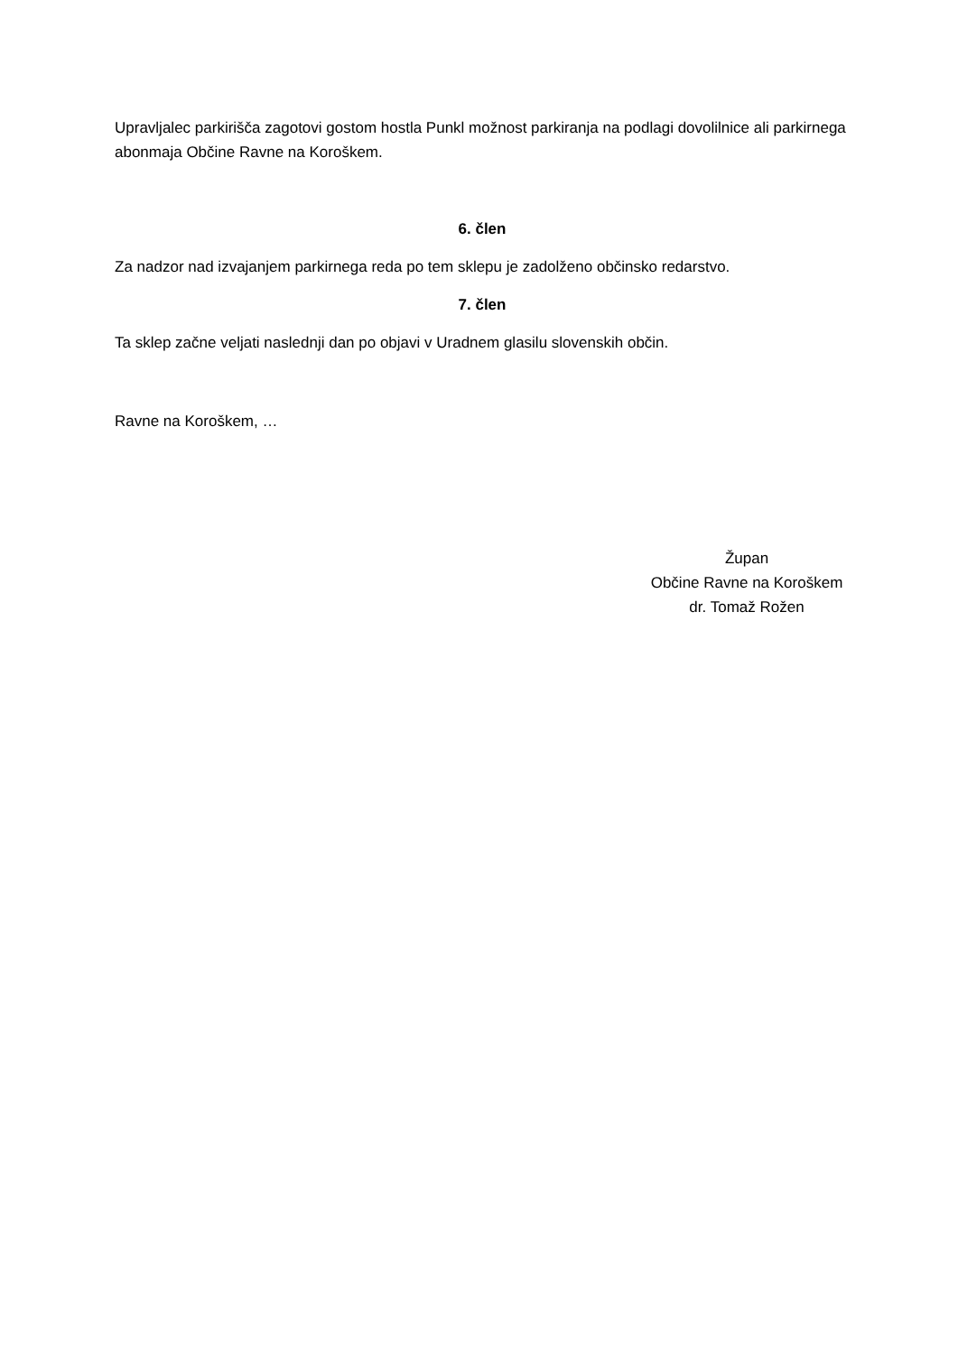Upravljalec parkirišča zagotovi gostom hostla Punkl možnost parkiranja na podlagi dovolilnice ali parkirnega abonmaja Občine Ravne na Koroškem.
6. člen
Za nadzor nad izvajanjem parkirnega reda po tem sklepu je zadolženo občinsko redarstvo.
7. člen
Ta sklep začne veljati naslednji dan po objavi v Uradnem glasilu slovenskih občin.
Ravne na Koroškem, …
Župan
Občine Ravne na Koroškem
dr. Tomaž Rožen